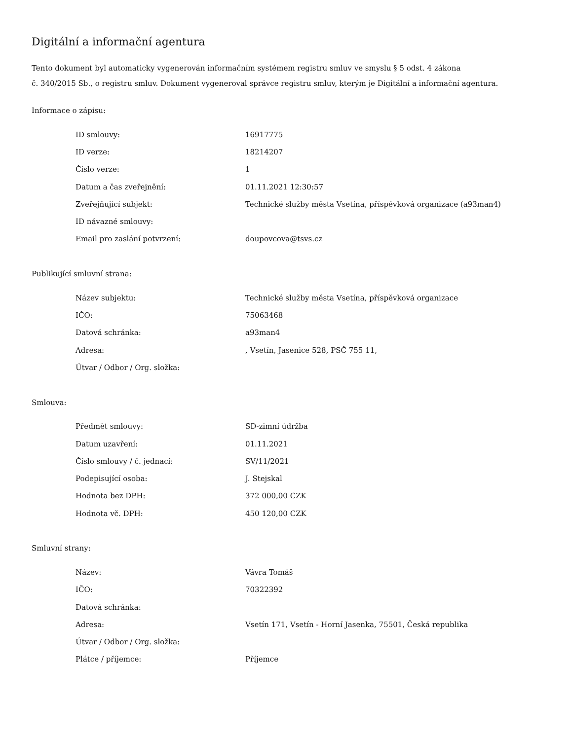Digitální a informační agentura
Tento dokument byl automaticky vygenerován informačním systémem registru smluv ve smyslu § 5 odst. 4 zákona
č. 340/2015 Sb., o registru smluv. Dokument vygeneroval správce registru smluv, kterým je Digitální a informační agentura.
Informace o zápisu:
| ID smlouvy: | 16917775 |
| ID verze: | 18214207 |
| Číslo verze: | 1 |
| Datum a čas zveřejnění: | 01.11.2021 12:30:57 |
| Zveřejňující subjekt: | Technické služby města Vsetína, příspěvková organizace (a93man4) |
| ID návazné smlouvy: | |
| Email pro zaslání potvrzení: | doupovcova@tsvs.cz |
Publikující smluvní strana:
| Název subjektu: | Technické služby města Vsetína, příspěvková organizace |
| IČO: | 75063468 |
| Datová schránka: | a93man4 |
| Adresa: | , Vsetín, Jasenice 528, PSČ 755 11, |
| Útvar / Odbor / Org. složka: | |
Smlouva:
| Předmět smlouvy: | SD-zimní údržba |
| Datum uzavření: | 01.11.2021 |
| Číslo smlouvy / č. jednací: | SV/11/2021 |
| Podepisující osoba: | J. Stejskal |
| Hodnota bez DPH: | 372 000,00 CZK |
| Hodnota vč. DPH: | 450 120,00 CZK |
Smluvní strany:
| Název: | Vávra Tomáš |
| IČO: | 70322392 |
| Datová schránka: | |
| Adresa: | Vsetín 171, Vsetín - Horní Jasenka, 75501, Česká republika |
| Útvar / Odbor / Org. složka: | |
| Plátce / příjemce: | Příjemce |